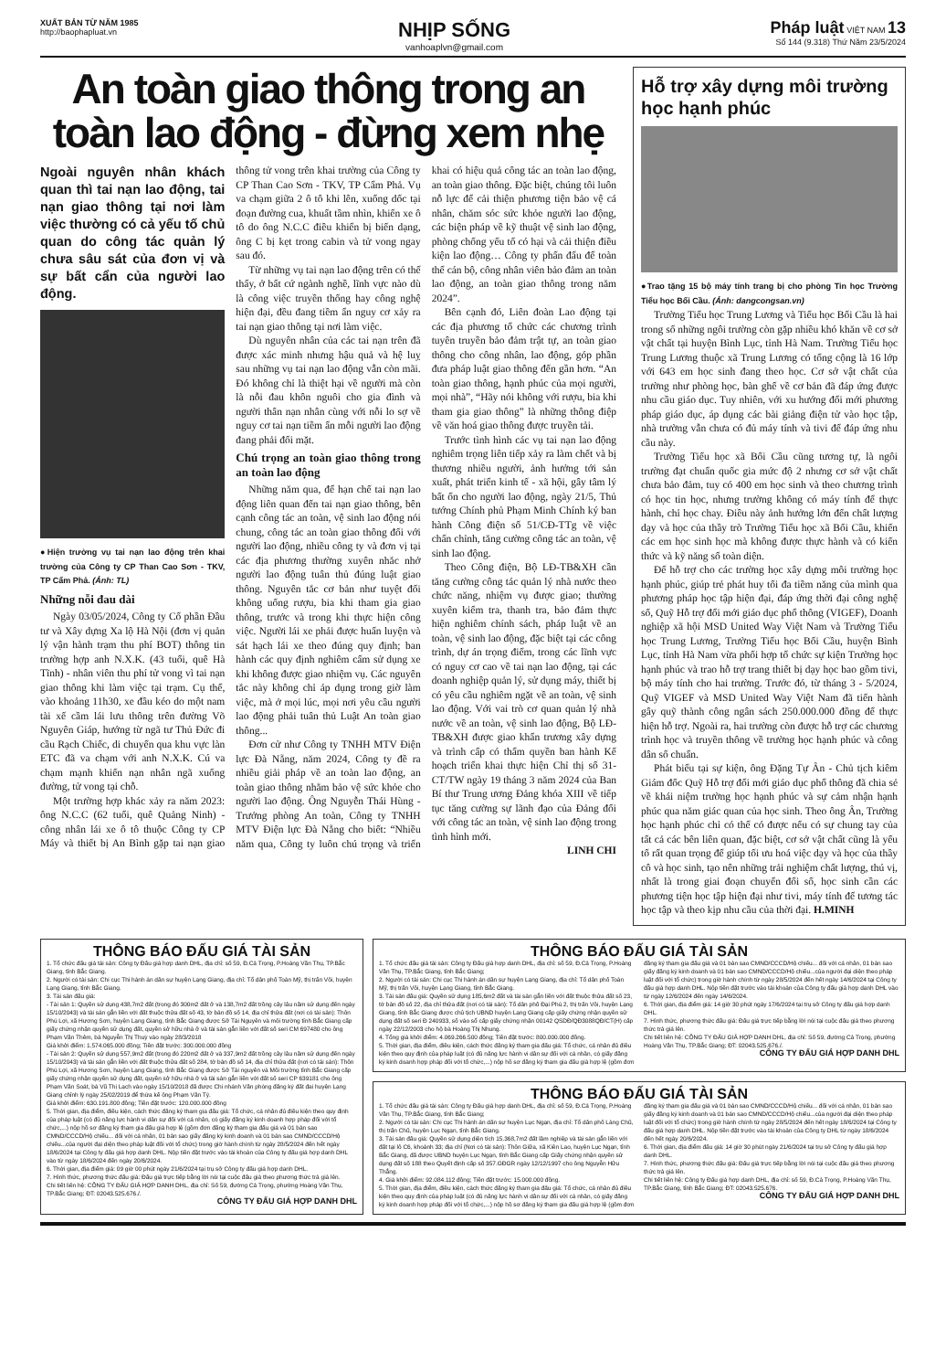XUẤT BẢN TỪ NĂM 1985
http://baophapluat.vn
NHỊP SỐNG
vanhoaplvn@gmail.com
Pháp luật VIỆT NAM 13
Số 144 (9.318) Thứ Năm 23/5/2024
An toàn giao thông trong an toàn lao động - đừng xem nhẹ
Ngoài nguyên nhân khách quan thì tai nạn lao động, tai nạn giao thông tại nơi làm việc thường có cả yếu tố chủ quan do công tác quản lý chưa sâu sát của đơn vị và sự bất cẩn của người lao động.
●Hiện trường vụ tai nạn lao động trên khai trường của Công ty CP Than Cao Sơn - TKV, TP Cẩm Phả. (Ảnh: TL)
Những nỗi đau dài
Ngày 03/05/2024, Công ty Cổ phần Đầu tư và Xây dựng Xa lộ Hà Nội (đơn vị quản lý vận hành trạm thu phí BOT) thông tin trường hợp anh N.X.K. (43 tuổi, quê Hà Tĩnh) - nhân viên thu phí tử vong vì tai nạn giao thông khi làm việc tại trạm. Cụ thể, vào khoảng 11h30, xe đầu kéo do một nam tài xế cầm lái lưu thông trên đường Võ Nguyên Giáp, hướng từ ngã tư Thủ Đức đi cầu Rạch Chiếc, di chuyển qua khu vực làn ETC đã va chạm với anh N.X.K. Cú va chạm mạnh khiến nạn nhân ngã xuống đường, tử vong tại chỗ.
Một trường hợp khác xảy ra năm 2023: ông N.C.C (62 tuổi, quê Quảng Ninh) - công nhân lái xe ô tô thuộc Công ty CP Máy và thiết bị An Bình gặp tai nạn giao thông tử vong trên khai trường của Công ty CP Than Cao Sơn - TKV, TP Cẩm Phả. Vụ va chạm giữa 2 ô tô khi lên, xuống dốc tại đoạn đường cua, khuất tầm nhìn, khiến xe ô tô do ông N.C.C điều khiển bị biến dạng, ông C bị kẹt trong cabin và tử vong ngay sau đó.
Từ những vụ tai nạn lao động trên có thể thấy, ở bất cứ ngành nghề, lĩnh vực nào dù là công việc truyền thống hay công nghệ hiện đại, đều đang tiềm ẩn nguy cơ xảy ra tai nạn giao thông tại nơi làm việc.
Dù nguyên nhân của các tai nạn trên đã được xác minh nhưng hậu quả và hệ luỵ sau những vụ tai nạn lao động vẫn còn mãi. Đó không chỉ là thiệt hại về người mà còn là nỗi đau khôn nguôi cho gia đình và người thân nạn nhân cùng với nỗi lo sợ về nguy cơ tai nạn tiềm ẩn mỗi người lao động đang phải đối mặt.
Chú trọng an toàn giao thông trong an toàn lao động
Những năm qua, để hạn chế tai nạn lao động liên quan đến tai nạn giao thông, bên cạnh công tác an toàn, vệ sinh lao động nói chung, công tác an toàn giao thông đối với người lao động, nhiều công ty và đơn vị tại các địa phương thường xuyên nhắc nhở người lao động tuân thủ đúng luật giao thông. Nguyên tắc cơ bản như tuyệt đối không uống rượu, bia khi tham gia giao thông, trước và trong khi thực hiện công việc. Người lái xe phải được huấn luyện và sát hạch lái xe theo đúng quy định; ban hành các quy định nghiêm cấm sử dụng xe khi không được giao nhiệm vụ. Các nguyên tắc này không chỉ áp dụng trong giờ làm việc, mà ở mọi lúc, mọi nơi yêu cầu người lao động phải tuân thủ Luật An toàn giao thông...
Đơn cử như Công ty TNHH MTV Điện lực Đà Nẵng, năm 2024, Công ty đề ra nhiều giải pháp về an toàn lao động, an toàn giao thông nhằm bảo vệ sức khỏe cho người lao động. Ông Nguyễn Thái Hùng - Trưởng phòng An toàn, Công ty TNHH MTV Điện lực Đà Nẵng cho biết: “Nhiều năm qua, Công ty luôn chú trọng và triển khai có hiệu quả công tác an toàn lao động, an toàn giao thông. Đặc biệt, chúng tôi luôn nỗ lực để cải thiện phương tiện bảo vệ cá nhân, chăm sóc sức khỏe người lao động, các biện pháp về kỹ thuật vệ sinh lao động, phòng chống yếu tố có hại và cải thiện điều kiện lao động… Công ty phấn đấu để toàn thể cán bộ, công nhân viên bảo đảm an toàn lao động, an toàn giao thông trong năm 2024”.
Bên cạnh đó, Liên đoàn Lao động tại các địa phương tổ chức các chương trình tuyên truyền bảo đảm trật tự, an toàn giao thông cho công nhân, lao động, góp phần đưa pháp luật giao thông đến gần hơn. “An toàn giao thông, hạnh phúc của mọi người, mọi nhà”, “Hãy nói không với rượu, bia khi tham gia giao thông” là những thông điệp về văn hoá giao thông được truyền tải.
Trước tình hình các vụ tai nạn lao động nghiêm trọng liên tiếp xảy ra làm chết và bị thương nhiều người, ảnh hưởng tới sản xuất, phát triển kinh tế - xã hội, gây tâm lý bất ổn cho người lao động, ngày 21/5, Thủ tướng Chính phủ Phạm Minh Chính ký ban hành Công điện số 51/CĐ-TTg về việc chấn chỉnh, tăng cường công tác an toàn, vệ sinh lao động.
Theo Công điện, Bộ LĐ-TB&XH cần tăng cường công tác quản lý nhà nước theo chức năng, nhiệm vụ được giao; thường xuyên kiểm tra, thanh tra, bảo đảm thực hiện nghiêm chính sách, pháp luật về an toàn, vệ sinh lao động, đặc biệt tại các công trình, dự án trọng điểm, trong các lĩnh vực có nguy cơ cao về tai nạn lao động, tại các doanh nghiệp quản lý, sử dụng máy, thiết bị có yêu cầu nghiêm ngặt về an toàn, vệ sinh lao động. Với vai trò cơ quan quản lý nhà nước về an toàn, vệ sinh lao động, Bộ LĐ-TB&XH được giao khẩn trương xây dựng và trình cấp có thẩm quyền ban hành Kế hoạch triển khai thực hiện Chỉ thị số 31-CT/TW ngày 19 tháng 3 năm 2024 của Ban Bí thư Trung ương Đảng khóa XIII về tiếp tục tăng cường sự lãnh đạo của Đảng đối với công tác an toàn, vệ sinh lao động trong tình hình mới.
LINH CHI
Hỗ trợ xây dựng môi trường học hạnh phúc
●Trao tặng 15 bộ máy tính trang bị cho phòng Tin học Trường Tiểu học Bối Cầu. (Ảnh: dangcongsan.vn)
Trường Tiểu học Trung Lương và Tiểu học Bối Cầu là hai trong số những ngôi trường còn gặp nhiều khó khăn về cơ sở vật chất tại huyện Bình Lục, tỉnh Hà Nam. Trường Tiểu học Trung Lương thuộc xã Trung Lương có tổng cộng là 16 lớp với 643 em học sinh đang theo học. Cơ sở vật chất của trường như phòng học, bàn ghế về cơ bản đã đáp ứng được nhu cầu giáo dục. Tuy nhiên, với xu hướng đổi mới phương pháp giáo dục, áp dụng các bài giảng điện tử vào học tập, nhà trường vẫn chưa có đủ máy tính và tivi để đáp ứng nhu cầu này.
Trường Tiểu học xã Bối Cầu cũng tương tự, là ngôi trường đạt chuẩn quốc gia mức độ 2 nhưng cơ sở vật chất chưa bảo đảm, tuy có 400 em học sinh và theo chương trình có học tin học, nhưng trường không có máy tính để thực hành, chỉ học chay. Điều này ảnh hưởng lớn đến chất lượng dạy và học của thầy trò Trường Tiểu học xã Bối Cầu, khiến các em học sinh học mà không được thực hành và có kiến thức và kỹ năng số toàn diện.
Để hỗ trợ cho các trường học xây dựng môi trường học hạnh phúc, giúp trẻ phát huy tối đa tiềm năng của mình qua phương pháp học tập hiện đại, đáp ứng thời đại công nghệ số, Quỹ Hỗ trợ đổi mới giáo dục phổ thông (VIGEF), Doanh nghiệp xã hội MSD United Way Việt Nam và Trường Tiểu học Trung Lương, Trường Tiểu học Bối Cầu, huyện Bình Lục, tỉnh Hà Nam vừa phối hợp tổ chức sự kiện Trường học hạnh phúc và trao hỗ trợ trang thiết bị dạy học bao gồm tivi, bộ máy tính cho hai trường. Trước đó, từ tháng 3 - 5/2024, Quỹ VIGEF và MSD United Way Việt Nam đã tiến hành gây quỹ thành công ngân sách 250.000.000 đồng để thực hiện hỗ trợ. Ngoài ra, hai trường còn được hỗ trợ các chương trình học và truyền thông về trường học hạnh phúc và công dân số chuẩn.
Phát biểu tại sự kiện, ông Đặng Tự Ân - Chủ tịch kiêm Giám đốc Quỹ Hỗ trợ đổi mới giáo dục phổ thông đã chia sẻ về khái niệm trường học hạnh phúc và sự cảm nhận hạnh phúc qua năm giác quan của học sinh. Theo ông Ân, Trường học hạnh phúc chỉ có thể có được nếu có sự chung tay của tất cả các bên liên quan, đặc biệt, cơ sở vật chất cũng là yếu tố rất quan trọng để giúp tối ưu hoá việc dạy và học của thầy cô và học sinh, tạo nên những trải nghiệm chất lượng, thú vị, nhất là trong giai đoạn chuyển đổi số, học sinh cần các phương tiện học tập hiện đại như tivi, máy tính để tương tác học tập và theo kịp nhu cầu của thời đại. H.MINH
THÔNG BÁO ĐẤU GIÁ TÀI SẢN
1. Tổ chức đấu giá tài sản: Công ty Đấu giá hợp danh DHL, địa chỉ: số 59, Đ.Cả Trọng, P.Hoàng Văn Thụ, TP.Bắc Giang, tỉnh Bắc Giang.
2. Người có tài sản: Chi cục Thi hành án dân sự huyện Lạng Giang, địa chỉ: Tổ dân phố Toàn Mỹ, thị trấn Vôi, huyện Lạng Giang, tỉnh Bắc Giang.
3. Tài sản đấu giá:
- Tài sản 1: Quyền sử dụng 438,7m2 đất (trong đó 300m2 đất ở và 138,7m2 đất trồng cây lâu năm sử dụng đến ngày 15/10/2043) và tài sản gắn liền với đất thuộc thửa đất số 43, tờ bản đồ số 14, địa chỉ thửa đất (nơi có tài sản): Thôn Phú Lợi, xã Hương Sơn, huyện Lạng Giang, tỉnh Bắc Giang được Sở Tài Nguyên và môi trường tỉnh Bắc Giang cấp giấy chứng nhận quyền sử dụng đất, quyền sở hữu nhà ở và tài sản gắn liền với đất số seri CM 697480 cho ông Phạm Văn Thêm, bà Nguyễn Thị Thuỳ vào ngày 28/3/2018
Giá khởi điểm: 1.574.065.000 đồng; Tiền đặt trước: 300.000.000 đồng
- Tài sản 2: Quyền sử dụng 557,9m2 đất (trong đó 220m2 đất ở và 337,9m2 đất trồng cây lâu năm sử dụng đến ngày 15/10/2043) và tài sản gắn liền với đất thuộc thửa đất số 284, tờ bản đồ số 14, địa chỉ thửa đất (nơi có tài sản): Thôn Phú Lợi, xã Hương Sơn, huyện Lạng Giang, tỉnh Bắc Giang được Sở Tài nguyên và Môi trường tỉnh Bắc Giang cấp giấy chứng nhận quyền sử dụng đất, quyền sở hữu nhà ở và tài sản gắn liền với đất số seri CP 639181 cho ông Phạm Văn Soát, bà Vũ Thị Lạch vào ngày 15/10/2018 đã được Chi nhánh Văn phòng đăng ký đất đai huyện Lạng Giang chỉnh lý ngày 25/02/2019 để thừa kế ông Phạm Văn Tý.
Giá khởi điểm: 630.191.800 đồng; Tiền đặt trước: 120.000.000 đồng
5. Thời gian, địa điểm, điều kiện, cách thức đăng ký tham gia đấu giá: Tổ chức, cá nhân đủ điều kiện theo quy định của pháp luật (có đủ năng lực hành vi dân sự đối với cá nhân, có giấy đăng ký kinh doanh hợp pháp đối với tổ chức,...) nộp hồ sơ đăng ký tham gia đấu giá hợp lệ (gồm đơn đăng ký tham gia đấu giá và 01 bản sao CMND/CCCD/Hộ chiếu... đối với cá nhân, 01 bản sao giấy đăng ký kinh doanh và 01 bản sao CMND/CCCD/Hộ chiếu...của người đại diện theo pháp luật đối với tổ chức) trong giờ hành chính từ ngày 28/5/2024 đến hết ngày 18/6/2024 tại Công ty đấu giá hợp danh DHL. Nộp tiền đặt trước vào tài khoản của Công ty đấu giá hợp danh DHL vào từ ngày 18/6/2024 đến ngày 20/6/2024.
6. Thời gian, địa điểm giá: 09 giờ 00 phút ngày 21/6/2024 tại trụ sở Công ty đấu giá hợp danh DHL.
7. Hình thức, phương thức đấu giá: Đấu giá trực tiếp bằng lời nói tại cuộc đấu giá theo phương thức trả giá lên.
Chi tiết liên hệ: CÔNG TY ĐẤU GIÁ HỢP DANH DHL, địa chỉ: Số 59, đường Cả Trọng, phường Hoàng Văn Thụ, TP.Bắc Giang; ĐT: 02043.525.676./.
CÔNG TY ĐẤU GIÁ HỢP DANH DHL
THÔNG BÁO ĐẤU GIÁ TÀI SẢN
1. Tổ chức đấu giá tài sản: Công ty Đấu giá hợp danh DHL, địa chỉ: số 59, Đ.Cả Trọng, P.Hoàng Văn Thụ, TP.Bắc Giang, tỉnh Bắc Giang;
2. Người có tài sản: Chi cục Thi hành án dân sự huyện Lạng Giang, địa chỉ: Tổ dân phố Toàn Mỹ, thị trấn Vôi, huyện Lạng Giang, tỉnh Bắc Giang.
3. Tài sản đấu giá: Quyền sử dụng 185,6m2 đất và tài sản gắn liền với đất thuộc thửa đất số 23, tờ bản đồ số 22, địa chỉ thửa đất (nơi có tài sản): Tổ dân phố Đại Phú 2, thị trấn Vôi, huyện Lạng Giang, tỉnh Bắc Giang được chủ tịch UBND huyện Lạng Giang cấp giấy chứng nhận quyền sử dụng đất số seri Đ 240933, số vào sổ cấp giấy chứng nhận 00142 QSDĐ/QĐ3088QĐ/CT(H) cấp ngày 22/12/2003 cho hộ bà Hoàng Thị Nhung.
4. Tổng giá khởi điểm: 4.069.266.500 đồng; Tiền đặt trước: 800.000.000 đồng.
5. Thời gian, địa điểm, điều kiện, cách thức đăng ký tham gia đấu giá: Tổ chức, cá nhân đủ điều kiện theo quy định của pháp luật (có đủ năng lực hành vi dân sự đối với cá nhân, có giấy đăng ký kinh doanh hợp pháp đối với tổ chức,...) nộp hồ sơ đăng ký tham gia đấu giá hợp lệ (gồm đơn đăng ký tham gia đấu giá và 01 bản sao CMND/CCCD/Hộ chiếu... đối với cá nhân, 01 bản sao giấy đăng ký kinh doanh và 01 bản sao CMND/CCCD/Hộ chiếu...của người đại diện theo pháp luật đối với tổ chức) trong giờ hành chính từ ngày 28/5/2024 đến hết ngày 14/6/2024 tại Công ty đấu giá hợp danh DHL. Nộp tiền đặt trước vào tài khoản của Công ty đấu giá hợp danh DHL vào từ ngày 12/6/2024 đến ngày 14/6/2024.
6. Thời gian, địa điểm giá: 14 giờ 30 phút ngày 17/6/2024 tại trụ sở Công ty đấu giá hợp danh DHL.
7. Hình thức, phương thức đấu giá: Đấu giá trực tiếp bằng lời nói tại cuộc đấu giá theo phương thức trả giá lên.
Chi tiết liên hệ: CÔNG TY ĐẤU GIÁ HỢP DANH DHL, địa chỉ: Số 59, đường Cả Trọng, phường Hoàng Văn Thụ, TP.Bắc Giang; ĐT: 02043.525.676./.
CÔNG TY ĐẤU GIÁ HỢP DANH DHL
THÔNG BÁO ĐẤU GIÁ TÀI SẢN
1. Tổ chức đấu giá tài sản: Công ty Đấu giá hợp danh DHL, địa chỉ: số 59, Đ.Cả Trọng, P.Hoàng Văn Thụ, TP.Bắc Giang, tỉnh Bắc Giang;
2. Người có tài sản: Chi cục Thi hành án dân sự huyện Lục Ngạn, địa chỉ: Tổ dân phố Làng Chũ, thị trấn Chũ, huyện Lục Ngạn, tỉnh Bắc Giang.
3. Tài sản đấu giá: Quyền sử dụng diện tích 15.368,7m2 đất lâm nghiệp và tài sản gắn liền với đất tại lô C6, khoảnh 33; địa chỉ (Nơi có tài sản): Thôn Giữa, xã Kiên Lao, huyện Lục Ngạn, tỉnh Bắc Giang, đã được UBND huyện Lục Ngạn, tỉnh Bắc Giang cấp Giấy chứng nhận quyền sử dụng đất số 188 theo Quyết định cấp số 357.GĐGR ngày 12/12/1997 cho ông Nguyễn Hữu Thắng.
4. Giá khởi điểm: 92.084.112 đồng; Tiền đặt trước: 15.000.000 đồng.
5. Thời gian, địa điểm, điều kiện, cách thức đăng ký tham gia đấu giá: Tổ chức, cá nhân đủ điều kiện theo quy định của pháp luật (có đủ năng lực hành vi dân sự đối với cá nhân, có giấy đăng ký kinh doanh hợp pháp đối với tổ chức,...) nộp hồ sơ đăng ký tham gia đấu giá hợp lệ (gồm đơn đăng ký tham gia đấu giá và 01 bản sao CMND/CCCD/Hộ chiếu... đối với cá nhân, 01 bản sao giấy đăng ký kinh doanh và 01 bản sao CMND/CCCD/Hộ chiếu...của người đại diện theo pháp luật đối với tổ chức) trong giờ hành chính từ ngày 28/5/2024 đến hết ngày 18/6/2024 tại Công ty đấu giá hợp danh DHL. Nộp tiền đặt trước vào tài khoản của Công ty DHL từ ngày 18/6/2024 đến hết ngày 20/6/2024.
6. Thời gian, địa điểm đấu giá: 14 giờ 30 phút ngày 21/6/2024 tại trụ sở Công ty đấu giá hợp danh DHL.
7. Hình thức, phương thức đấu giá: Đấu giá trực tiếp bằng lời nói tại cuộc đấu giá theo phương thức trả giá lên.
Chi tiết liên hệ: Công ty Đấu giá hợp danh DHL, địa chỉ: số 59, Đ.Cả Trọng, P.Hoàng Văn Thụ, TP.Bắc Giang, tỉnh Bắc Giang; ĐT: 02043.525.676.
CÔNG TY ĐẤU GIÁ HỢP DANH DHL